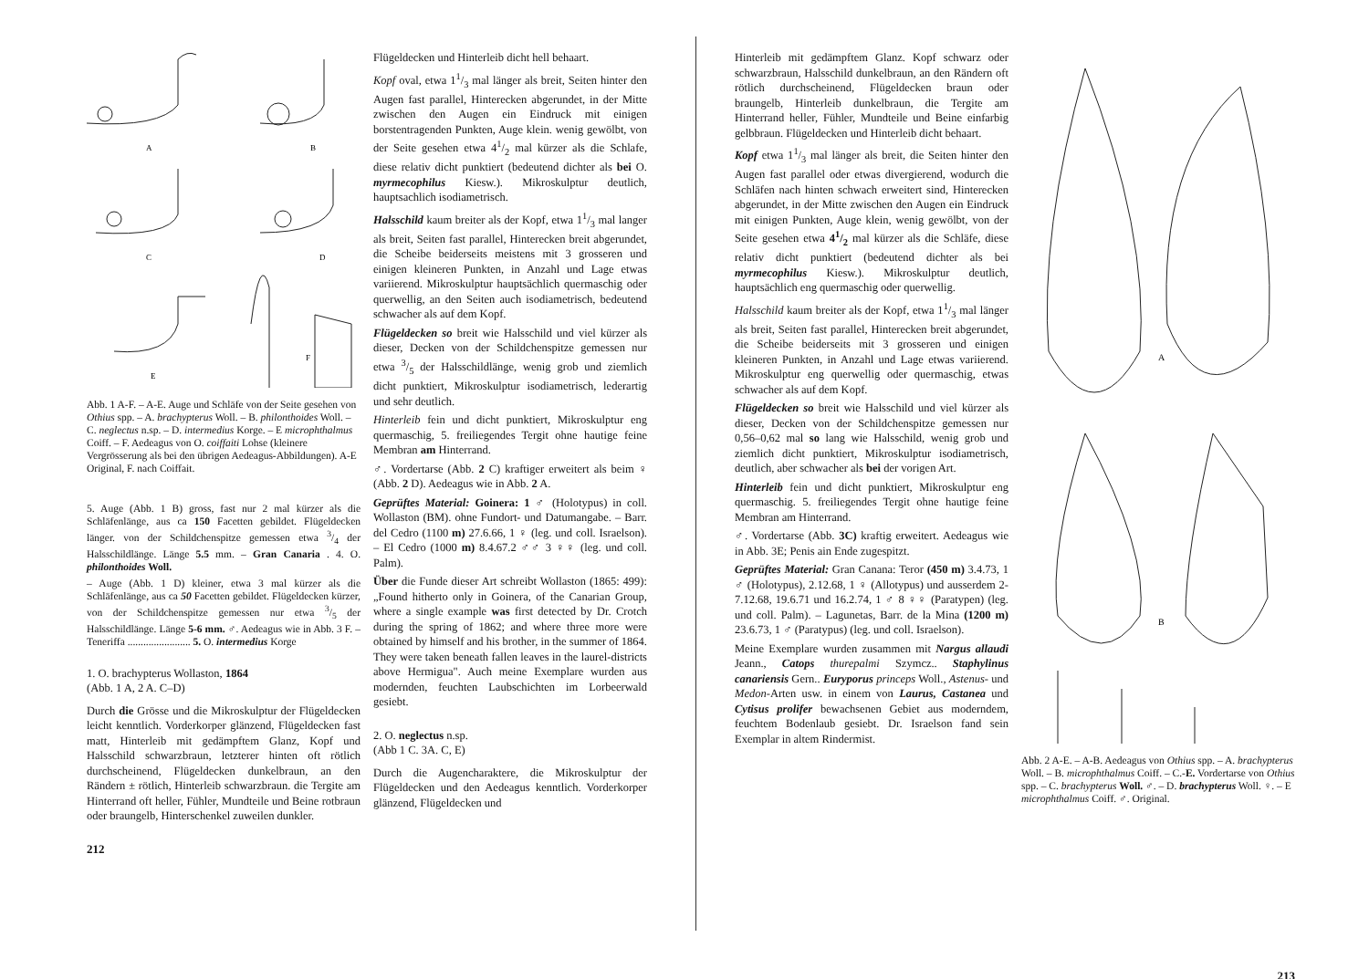A
B
C
D
E
F
Abb. 1 A-F. – A-E. Auge und Schläfe von der Seite gesehen von Othius spp. – A. brachypterus Woll. – B. philonthoides Woll. – C. neglectus n.sp. – D. intermedius Korge. – E microphthalmus Coiff. – F. Aedeagus von O. coiffaiti Lohse (kleinere Vergrösserung als bei den übrigen Aedeagus-Abbildungen). A-E Original, F. nach Coiffait.
5. Auge (Abb. 1 B) gross, fast nur 2 mal kürzer als die Schläfenlänge, aus ca 150 Facetten gebildet. Flügeldecken länger. von der Schildchenspitze gemessen etwa 3/4 der Halsschildlänge. Länge 5.5 mm. – Gran Canaria . 4. O. philonthoides Woll.
– Auge (Abb. 1 D) kleiner, etwa 3 mal kürzer als die Schläfenlänge, aus ca 50 Facetten gebildet. Flügeldecken kürzer, von der Schildchenspitze gemessen nur etwa 3/5 der Halsschildlänge. Länge 5-6 mm. ♂. Aedeagus wie in Abb. 3 F. – Teneriffa ........................ 5. O. intermedius Korge
1. O. brachypterus Wollaston, 1864
(Abb. 1 A, 2 A. C–D)
Durch die Grösse und die Mikroskulptur der Flügeldecken leicht kenntlich. Vorderkorper glänzend, Flügeldecken fast matt, Hinterleib mit gedämpftem Glanz, Kopf und Halsschild schwarzbraun, letzterer hinten oft rötlich durchscheinend, Flügeldecken dunkelbraun, an den Rändern ± rötlich, Hinterleib schwarzbraun. die Tergite am Hinterrand oft heller, Fühler, Mundteile und Beine rotbraun oder braungelb, Hinterschenkel zuweilen dunkler.
212
Flügeldecken und Hinterleib dicht hell behaart.
Kopf oval, etwa 11/3 mal länger als breit, Seiten hinter den Augen fast parallel, Hinterecken abgerundet, in der Mitte zwischen den Augen ein Eindruck mit einigen borstentragenden Punkten, Auge klein. wenig gewölbt, von der Seite gesehen etwa 41/2 mal kürzer als die Schlafe, diese relativ dicht punktiert (bedeutend dichter als bei O. myrmecophilus Kiesw.). Mikroskulptur deutlich, hauptsachlich isodiametrisch.
Halsschild kaum breiter als der Kopf, etwa 11/3 mal langer als breit, Seiten fast parallel, Hinterecken breit abgerundet, die Scheibe beiderseits meistens mit 3 grosseren und einigen kleineren Punkten, in Anzahl und Lage etwas variierend. Mikroskulptur hauptsächlich quermaschig oder querwellig, an den Seiten auch isodiametrisch, bedeutend schwacher als auf dem Kopf.
Flügeldecken so breit wie Halsschild und viel kürzer als dieser, Decken von der Schildchenspitze gemessen nur etwa 3/5 der Halsschildlänge, wenig grob und ziemlich dicht punktiert, Mikroskulptur isodiametrisch, lederartig und sehr deutlich.
Hinterleib fein und dicht punktiert, Mikroskulptur eng quermaschig, 5. freiliegendes Tergit ohne hautige feine Membran am Hinterrand.
♂. Vordertarse (Abb. 2 C) kraftiger erweitert als beim ♀ (Abb. 2 D). Aedeagus wie in Abb. 2 A.
Geprüftes Material: Goinera: 1 ♂ (Holotypus) in coll. Wollaston (BM). ohne Fundort- und Datumangabe. – Barr. del Cedro (1100 m) 27.6.66, 1 ♀ (leg. und coll. Israelson). – El Cedro (1000 m) 8.4.67.2 ♂♂ 3 ♀♀ (leg. und coll. Palm).
Über die Funde dieser Art schreibt Wollaston (1865: 499): „Found hitherto only in Goinera, of the Canarian Group, where a single example was first detected by Dr. Crotch during the spring of 1862; and where three more were obtained by himself and his brother, in the summer of 1864. They were taken beneath fallen leaves in the laurel-districts above Hermigua". Auch meine Exemplare wurden aus modernden, feuchten Laubschichten im Lorbeerwald gesiebt.
2. O. neglectus n.sp.
(Abb 1 C. 3A. C, E)
Durch die Augencharaktere, die Mikroskulptur der Flügeldecken und den Aedeagus kenntlich. Vorderkorper glänzend, Flügeldecken und
Hinterleib mit gedämpftem Glanz. Kopf schwarz oder schwarzbraun, Halsschild dunkelbraun, an den Rändern oft rötlich durchscheinend, Flügeldecken braun oder braungelb, Hinterleib dunkelbraun, die Tergite am Hinterrand heller, Fühler, Mundteile und Beine einfarbig gelbbraun. Flügeldecken und Hinterleib dicht behaart.
Kopf etwa 11/3 mal länger als breit, die Seiten hinter den Augen fast parallel oder etwas divergierend, wodurch die Schläfen nach hinten schwach erweitert sind, Hinterecken abgerundet, in der Mitte zwischen den Augen ein Eindruck mit einigen Punkten, Auge klein, wenig gewölbt, von der Seite gesehen etwa 41/2 mal kürzer als die Schläfe, diese relativ dicht punktiert (bedeutend dichter als bei myrmecophilus Kiesw.). Mikroskulptur deutlich, hauptsächlich eng quermaschig oder querwellig.
Halsschild kaum breiter als der Kopf, etwa 11/3 mal länger als breit, Seiten fast parallel, Hinterecken breit abgerundet, die Scheibe beiderseits mit 3 grosseren und einigen kleineren Punkten, in Anzahl und Lage etwas variierend. Mikroskulptur eng querwellig oder quermaschig, etwas schwacher als auf dem Kopf.
Flügeldecken so breit wie Halsschild und viel kürzer als dieser, Decken von der Schildchenspitze gemessen nur 0,56–0,62 mal so lang wie Halsschild, wenig grob und ziemlich dicht punktiert, Mikroskulptur isodiametrisch, deutlich, aber schwacher als bei der vorigen Art.
Hinterleib fein und dicht punktiert, Mikroskulptur eng quermaschig. 5. freiliegendes Tergit ohne hautige feine Membran am Hinterrand.
♂. Vordertarse (Abb. 3C) kraftig erweitert. Aedeagus wie in Abb. 3E; Penis ain Ende zugespitzt.
Geprüftes Material: Gran Canana: Teror (450 m) 3.4.73, 1 ♂ (Holotypus), 2.12.68, 1 ♀ (Allotypus) und ausserdem 2-7.12.68, 19.6.71 und 16.2.74, 1 ♂ 8 ♀♀ (Paratypen) (leg. und coll. Palm). – Lagunetas, Barr. de la Mina (1200 m) 23.6.73, 1 ♂ (Paratypus) (leg. und coll. Israelson).
Meine Exemplare wurden zusammen mit Nargus allaudi Jeann., Catops thurepalmi Szymcz.. Staphylinus canariensis Gern.. Euryporus princeps Woll., Astenus- und Medon-Arten usw. in einem von Laurus, Castanea und Cytisus prolifer bewachsenen Gebiet aus moderndem, feuchtem Bodenlaub gesiebt. Dr. Israelson fand sein Exemplar in altem Rindermist.
A
B
Abb. 2 A-E. – A-B. Aedeagus von Othius spp. – A. brachypterus Woll. – B. microphthalmus Coiff. – C.-E. Vordertarse von Othius spp. – C. brachypterus Woll. ♂. – D. brachypterus Woll. ♀. – E microphthalmus Coiff. ♂. Original.
213